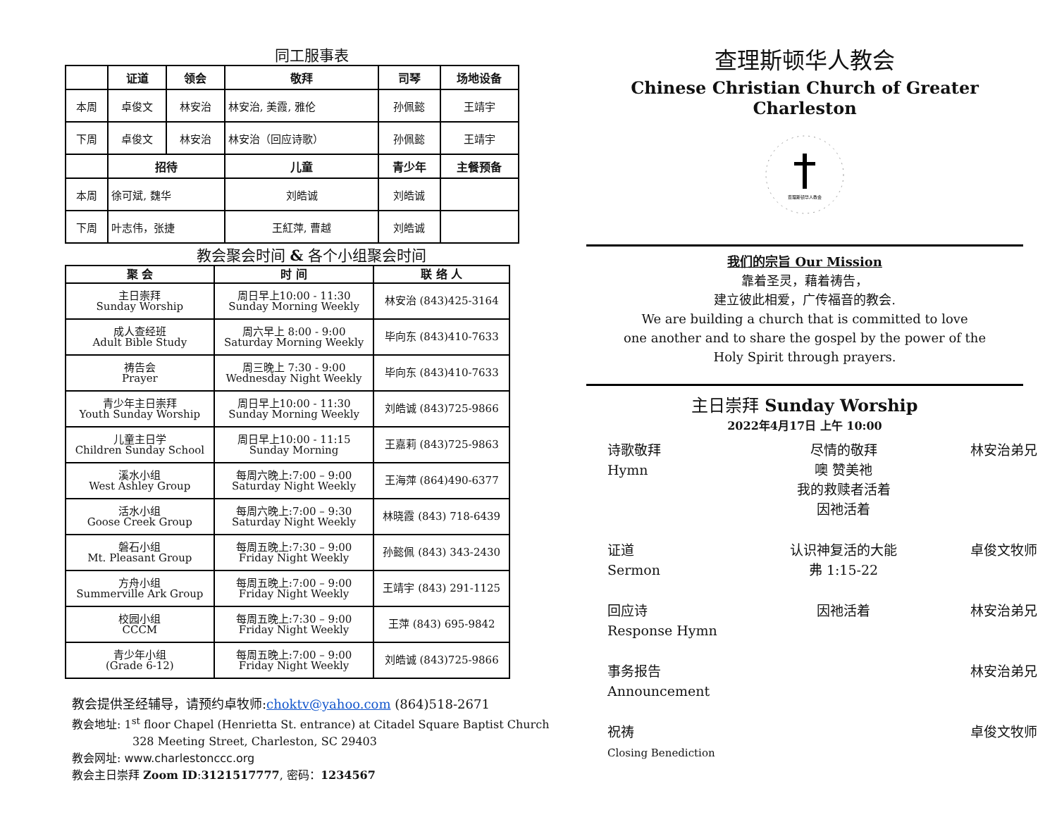同工服事表
| | 证道 | 领会 | 敬拜 | 司琴 | 场地设备 |
| --- | --- | --- | --- | --- | --- |
| 本周 | 卓俊文 | 林安治 | 林安治, 美霞, 雅伦 | 孙佩懿 | 王靖宇 |
| 下周 | 卓俊文 | 林安治 | 林安治（回应诗歌） | 孙佩懿 | 王靖宇 |
| | 招待 | | 儿童 | 青少年 | 主餐预备 |
| 本周 | 徐可斌, 魏华 | | 刘皓诚 | 刘皓诚 | |
| 下周 | 叶志伟，张捷 | | 王紅萍, 曹越 | 刘皓诚 | |
教会聚会时间 & 各个小组聚会时间
| 聚 会 | 时 间 | 联 络 人 |
| --- | --- | --- |
| 主日崇拜 Sunday Worship | 周日早上10:00 - 11:30 Sunday Morning Weekly | 林安治 (843)425-3164 |
| 成人查经班 Adult Bible Study | 周六早上 8:00 - 9:00 Saturday Morning Weekly | 毕向东 (843)410-7633 |
| 祷告会 Prayer | 周三晚上 7:30 - 9:00 Wednesday Night Weekly | 毕向东 (843)410-7633 |
| 青少年主日崇拜 Youth Sunday Worship | 周日早上10:00 - 11:30 Sunday Morning Weekly | 刘皓诚 (843)725-9866 |
| 儿童主日学 Children Sunday School | 周日早上10:00 - 11:15 Sunday Morning | 王嘉莉 (843)725-9863 |
| 溪水小组 West Ashley Group | 每周六晚上:7:00 – 9:00 Saturday Night Weekly | 王海萍 (864)490-6377 |
| 活水小组 Goose Creek Group | 每周六晚上:7:00 – 9:30 Saturday Night Weekly | 林晓霞 (843) 718-6439 |
| 磐石小组 Mt. Pleasant Group | 每周五晚上:7:30 – 9:00 Friday Night Weekly | 孙懿佩 (843) 343-2430 |
| 方舟小组 Summerville Ark Group | 每周五晚上:7:00 – 9:00 Friday Night Weekly | 王靖宇 (843) 291-1125 |
| 校园小组 CCCM | 每周五晚上:7:30 – 9:00 Friday Night Weekly | 王萍 (843) 695-9842 |
| 青少年小组 (Grade 6-12) | 每周五晚上:7:00 – 9:00 Friday Night Weekly | 刘皓诚 (843)725-9866 |
教会提供圣经辅导，请预约卓牧师:choktv@yahoo.com (864)518-2671
教会地址: 1<sup>st</sup> floor Chapel (Henrietta St. entrance) at Citadel Square Baptist Church
328 Meeting Street, Charleston, SC 29403
教会网址: www.charlestonccc.org
教会主日崇拜 Zoom ID:3121517777, 密码：1234567
查理斯顿华人教会
Chinese Christian Church of Greater Charleston
查理斯顿华人教会
我们的宗旨 Our Mission
靠着圣灵，藉着祷告，
建立彼此相爱，广传福音的教会.
We are building a church that is committed to love
one another and to share the gospel by the power of the
Holy Spirit through prayers.
主日崇拜 Sunday Worship
2022年4月17日 上午 10:00
诗歌敬拜
Hymn
尽情的敬拜
噢 赞美祂
我的救赎者活着
因祂活着
林安治弟兄
证道
Sermon
认识神复活的大能
弗 1:15-22
卓俊文牧师
回应诗
Response Hymn
因祂活着
林安治弟兄
事务报告
Announcement
林安治弟兄
祝祷
Closing Benediction
卓俊文牧师